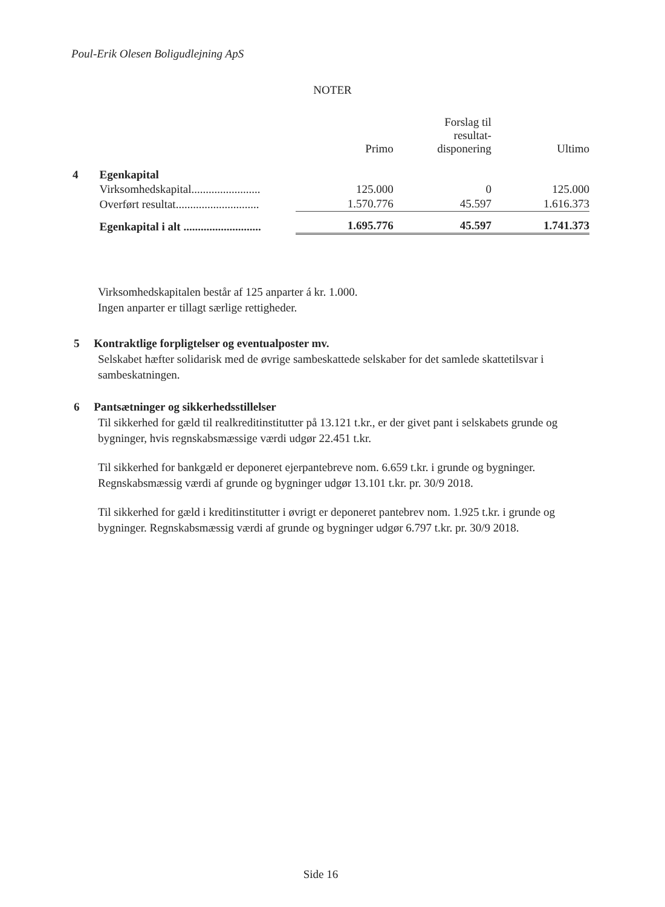Poul-Erik Olesen Boligudlejning ApS
NOTER
| | | Primo | Forslag til resultat- disponering | Ultimo |
| --- | --- | --- | --- | --- |
| 4 | Egenkapital | | | |
| | Virksomhedskapital........................ | 125.000 | 0 | 125.000 |
| | Overført resultat............................. | 1.570.776 | 45.597 | 1.616.373 |
| | Egenkapital i alt ........................... | 1.695.776 | 45.597 | 1.741.373 |
Virksomhedskapitalen består af 125 anparter á kr. 1.000.
Ingen anparter er tillagt særlige rettigheder.
5 Kontraktlige forpligtelser og eventualposter mv.
Selskabet hæfter solidarisk med de øvrige sambeskattede selskaber for det samlede skattetilsvar i sambeskatningen.
6 Pantsætninger og sikkerhedsstillelser
Til sikkerhed for gæld til realkreditinstitutter på 13.121 t.kr., er der givet pant i selskabets grunde og bygninger, hvis regnskabsmæssige værdi udgør 22.451 t.kr.
Til sikkerhed for bankgæld er deponeret ejerpantebreve nom. 6.659 t.kr. i grunde og bygninger. Regnskabsmæssig værdi af grunde og bygninger udgør 13.101 t.kr. pr. 30/9 2018.
Til sikkerhed for gæld i kreditinstitutter i øvrigt er deponeret pantebrev nom. 1.925 t.kr. i grunde og bygninger. Regnskabsmæssig værdi af grunde og bygninger udgør 6.797 t.kr. pr. 30/9 2018.
Side 16